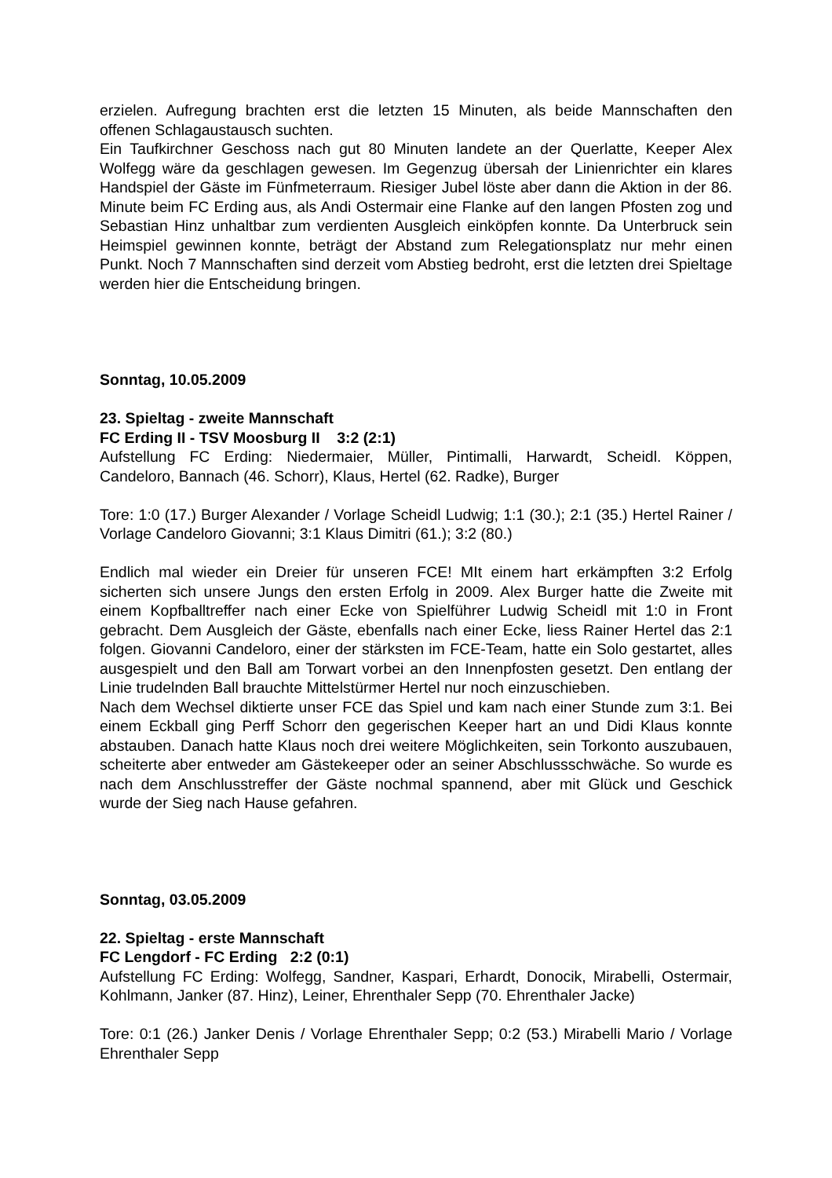erzielen. Aufregung brachten erst die letzten 15 Minuten, als beide Mannschaften den offenen Schlagaustausch suchten.
Ein Taufkirchner Geschoss nach gut 80 Minuten landete an der Querlatte, Keeper Alex Wolfegg wäre da geschlagen gewesen. Im Gegenzug übersah der Linienrichter ein klares Handspiel der Gäste im Fünfmeterraum. Riesiger Jubel löste aber dann die Aktion in der 86. Minute beim FC Erding aus, als Andi Ostermair eine Flanke auf den langen Pfosten zog und Sebastian Hinz unhaltbar zum verdienten Ausgleich einköpfen konnte. Da Unterbruck sein Heimspiel gewinnen konnte, beträgt der Abstand zum Relegationsplatz nur mehr einen Punkt. Noch 7 Mannschaften sind derzeit vom Abstieg bedroht, erst die letzten drei Spieltage werden hier die Entscheidung bringen.
Sonntag, 10.05.2009
23. Spieltag - zweite Mannschaft
FC Erding II - TSV Moosburg II 3:2 (2:1)
Aufstellung FC Erding: Niedermaier, Müller, Pintimalli, Harwardt, Scheidl. Köppen, Candeloro, Bannach (46. Schorr), Klaus, Hertel (62. Radke), Burger
Tore: 1:0 (17.) Burger Alexander / Vorlage Scheidl Ludwig; 1:1 (30.); 2:1 (35.) Hertel Rainer / Vorlage Candeloro Giovanni; 3:1 Klaus Dimitri (61.); 3:2 (80.)
Endlich mal wieder ein Dreier für unseren FCE! MIt einem hart erkämpften 3:2 Erfolg sicherten sich unsere Jungs den ersten Erfolg in 2009. Alex Burger hatte die Zweite mit einem Kopfballtreffer nach einer Ecke von Spielführer Ludwig Scheidl mit 1:0 in Front gebracht. Dem Ausgleich der Gäste, ebenfalls nach einer Ecke, liess Rainer Hertel das 2:1 folgen. Giovanni Candeloro, einer der stärksten im FCE-Team, hatte ein Solo gestartet, alles ausgespielt und den Ball am Torwart vorbei an den Innenpfosten gesetzt. Den entlang der Linie trudelnden Ball brauchte Mittelstürmer Hertel nur noch einzuschieben.
Nach dem Wechsel diktierte unser FCE das Spiel und kam nach einer Stunde zum 3:1. Bei einem Eckball ging Perff Schorr den gegerischen Keeper hart an und Didi Klaus konnte abstauben. Danach hatte Klaus noch drei weitere Möglichkeiten, sein Torkonto auszubauen, scheiterte aber entweder am Gästekeeper oder an seiner Abschlussschwäche. So wurde es nach dem Anschlusstreffer der Gäste nochmal spannend, aber mit Glück und Geschick wurde der Sieg nach Hause gefahren.
Sonntag, 03.05.2009
22. Spieltag - erste Mannschaft
FC Lengdorf - FC Erding 2:2 (0:1)
Aufstellung FC Erding: Wolfegg, Sandner, Kaspari, Erhardt, Donocik, Mirabelli, Ostermair, Kohlmann, Janker (87. Hinz), Leiner, Ehrenthaler Sepp (70. Ehrenthaler Jacke)
Tore: 0:1 (26.) Janker Denis / Vorlage Ehrenthaler Sepp; 0:2 (53.) Mirabelli Mario / Vorlage Ehrenthaler Sepp